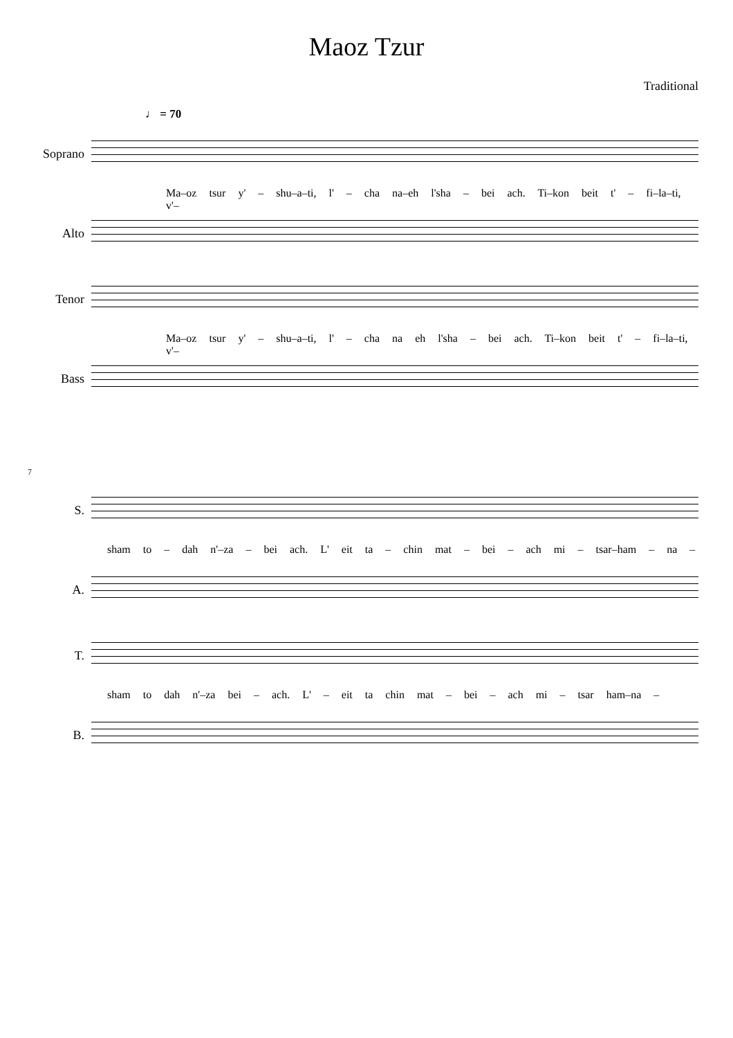Maoz Tzur
Traditional
♩ = 70
Soprano
Ma–oz tsur y' – shu–a–ti, l' – cha na–eh l'sha – bei ach. Ti–kon beit t' – fi–la–ti, v'–
Alto
Tenor
Ma–oz tsur y' – shu–a–ti, l' – cha na eh l'sha – bei ach. Ti–kon beit t' – fi–la–ti, v'–
Bass
7
S.
sham to – dah n'–za – bei ach. L' eit ta – chin mat – bei – ach mi – tsar–ham – na –
A.
T.
sham to dah n'–za bei – ach. L' – eit ta chin mat – bei – ach mi – tsar ham–na –
B.